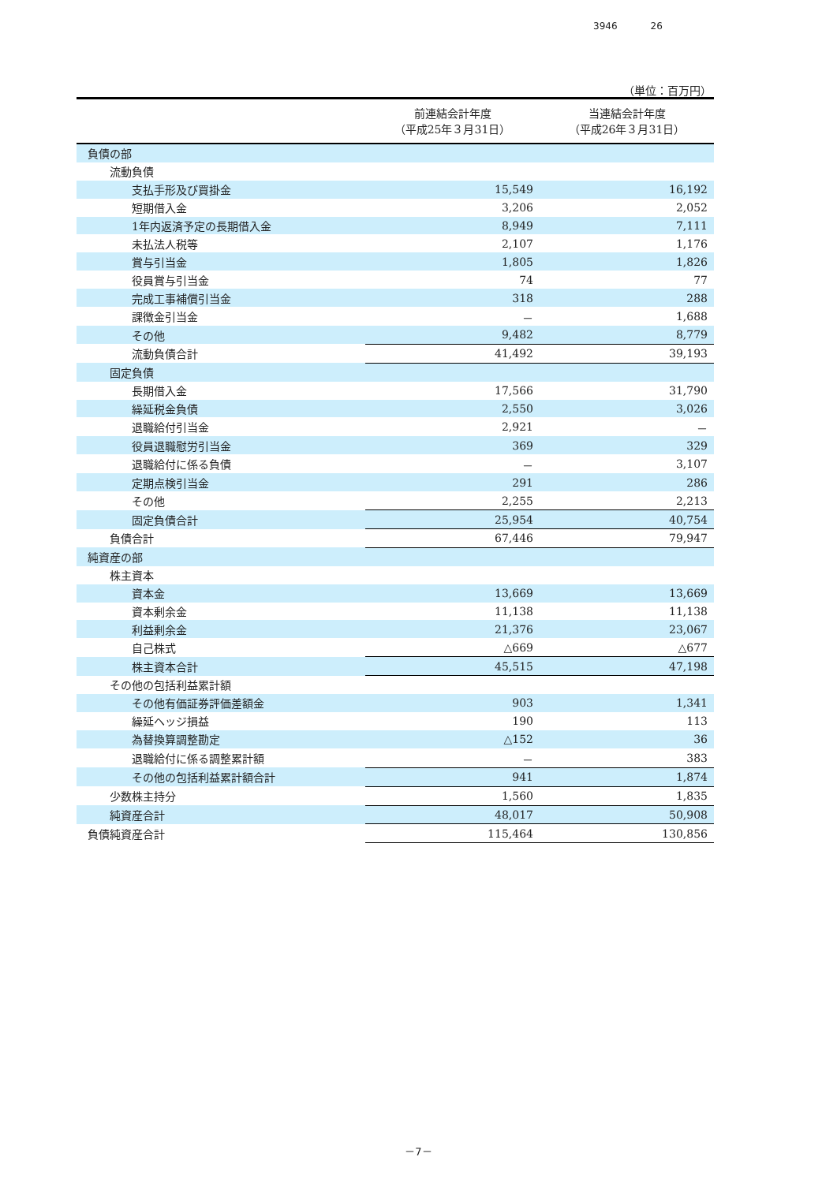3946 26
（単位：百万円）
| | 前連結会計年度 （平成25年３月31日） | 当連結会計年度 （平成26年３月31日） |
| --- | --- | --- |
| 負債の部 | | |
| 流動負債 | | |
| 支払手形及び買掛金 | 15,549 | 16,192 |
| 短期借入金 | 3,206 | 2,052 |
| 1年内返済予定の長期借入金 | 8,949 | 7,111 |
| 未払法人税等 | 2,107 | 1,176 |
| 賞与引当金 | 1,805 | 1,826 |
| 役員賞与引当金 | 74 | 77 |
| 完成工事補償引当金 | 318 | 288 |
| 課徴金引当金 | － | 1,688 |
| その他 | 9,482 | 8,779 |
| 流動負債合計 | 41,492 | 39,193 |
| 固定負債 | | |
| 長期借入金 | 17,566 | 31,790 |
| 繰延税金負債 | 2,550 | 3,026 |
| 退職給付引当金 | 2,921 | － |
| 役員退職慰労引当金 | 369 | 329 |
| 退職給付に係る負債 | － | 3,107 |
| 定期点検引当金 | 291 | 286 |
| その他 | 2,255 | 2,213 |
| 固定負債合計 | 25,954 | 40,754 |
| 負債合計 | 67,446 | 79,947 |
| 純資産の部 | | |
| 株主資本 | | |
| 資本金 | 13,669 | 13,669 |
| 資本剰余金 | 11,138 | 11,138 |
| 利益剰余金 | 21,376 | 23,067 |
| 自己株式 | △669 | △677 |
| 株主資本合計 | 45,515 | 47,198 |
| その他の包括利益累計額 | | |
| その他有価証券評価差額金 | 903 | 1,341 |
| 繰延ヘッジ損益 | 190 | 113 |
| 為替換算調整勘定 | △152 | 36 |
| 退職給付に係る調整累計額 | － | 383 |
| その他の包括利益累計額合計 | 941 | 1,874 |
| 少数株主持分 | 1,560 | 1,835 |
| 純資産合計 | 48,017 | 50,908 |
| 負債純資産合計 | 115,464 | 130,856 |
－7－